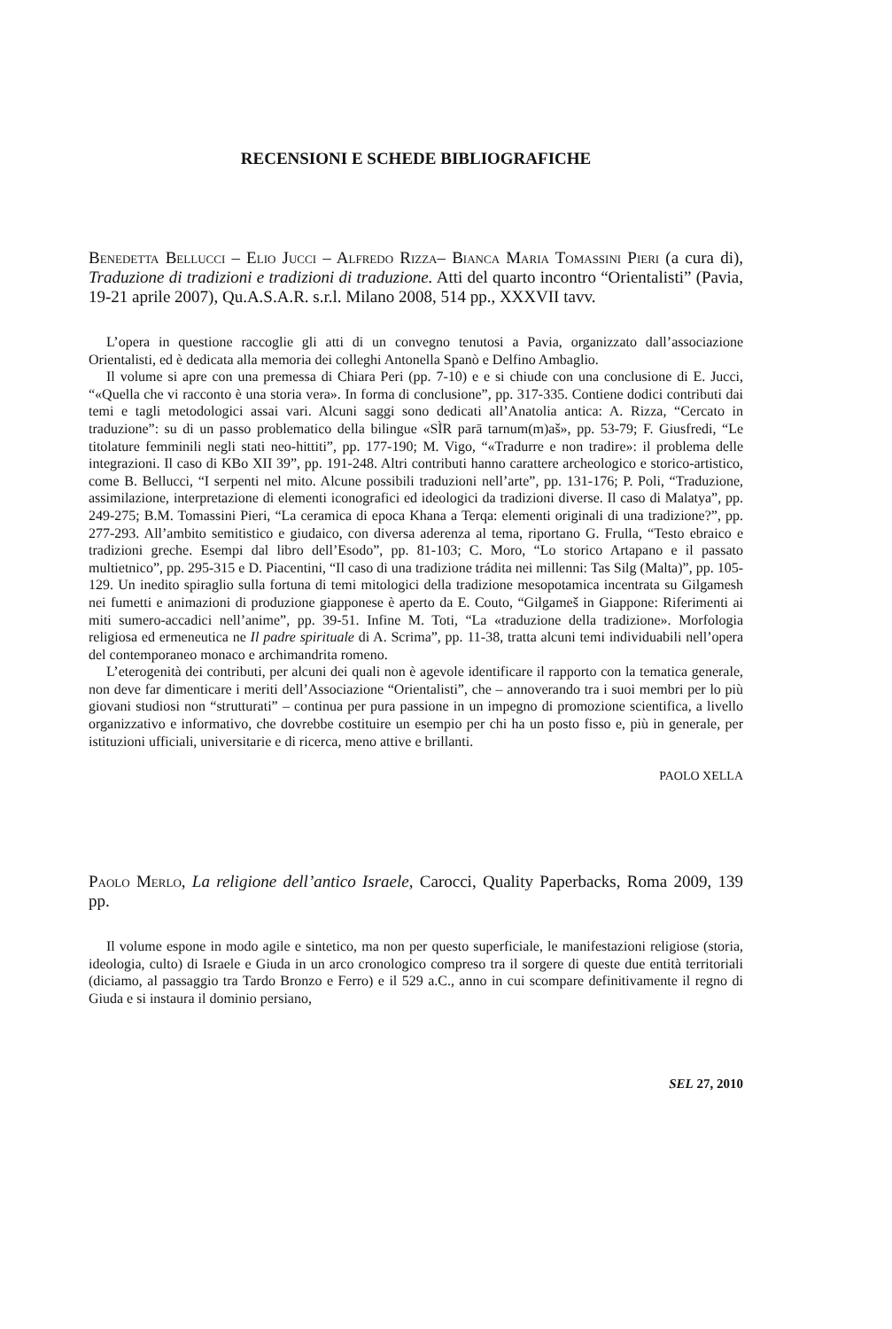RECENSIONI E SCHEDE BIBLIOGRAFICHE
Benedetta Bellucci – Elio Jucci – Alfredo Rizza– Bianca Maria Tomassini Pieri (a cura di), Traduzione di tradizioni e tradizioni di traduzione. Atti del quarto incontro “Orientalisti” (Pavia, 19-21 aprile 2007), Qu.A.S.A.R. s.r.l. Milano 2008, 514 pp., XXXVII tavv.
L’opera in questione raccoglie gli atti di un convegno tenutosi a Pavia, organizzato dall’associazione Orientalisti, ed è dedicata alla memoria dei colleghi Antonella Spanò e Delfino Ambaglio.
Il volume si apre con una premessa di Chiara Peri (pp. 7-10) e e si chiude con una conclusione di E. Jucci, “«Quella che vi racconto è una storia vera». In forma di conclusione”, pp. 317-335. Contiene dodici contributi dai temi e tagli metodologici assai vari. Alcuni saggi sono dedicati all’Anatolia antica: A. Rizza, “Cercato in traduzione”: su di un passo problematico della bilingue «SÌR parā tarnum(m)aš», pp. 53-79; F. Giusfredi, “Le titolature femminili negli stati neo-hittiti”, pp. 177-190; M. Vigo, “«Tradurre e non tradire»: il problema delle integrazioni. Il caso di KBo XII 39”, pp. 191-248. Altri contributi hanno carattere archeologico e storico-artistico, come B. Bellucci, “I serpenti nel mito. Alcune possibili traduzioni nell’arte”, pp. 131-176; P. Poli, “Traduzione, assimilazione, interpretazione di elementi iconografici ed ideologici da tradizioni diverse. Il caso di Malatya”, pp. 249-275; B.M. Tomassini Pieri, “La ceramica di epoca Khana a Terqa: elementi originali di una tradizione?”, pp. 277-293. All’ambito semitistico e giudaico, con diversa aderenza al tema, riportano G. Frulla, “Testo ebraico e tradizioni greche. Esempi dal libro dell’Esodo”, pp. 81-103; C. Moro, “Lo storico Artapano e il passato multietnico”, pp. 295-315 e D. Piacentini, “Il caso di una tradizione trádita nei millenni: Tas Silg (Malta)”, pp. 105-129. Un inedito spiraglio sulla fortuna di temi mitologici della tradizione mesopotamica incentrata su Gilgamesh nei fumetti e animazioni di produzione giapponese è aperto da E. Couto, “Gilgameš in Giappone: Riferimenti ai miti sumero-accadici nell’anime”, pp. 39-51. Infine M. Toti, “La «traduzione della tradizione». Morfologia religiosa ed ermeneutica ne Il padre spirituale di A. Scrima”, pp. 11-38, tratta alcuni temi individuabili nell’opera del contemporaneo monaco e archimandrita romeno.
L’eterogenità dei contributi, per alcuni dei quali non è agevole identificare il rapporto con la tematica generale, non deve far dimenticare i meriti dell’Associazione “Orientalisti”, che – annoverando tra i suoi membri per lo più giovani studiosi non “strutturati” – continua per pura passione in un impegno di promozione scientifica, a livello organizzativo e informativo, che dovrebbe costituire un esempio per chi ha un posto fisso e, più in generale, per istituzioni ufficiali, universitarie e di ricerca, meno attive e brillanti.
PAOLO XELLA
Paolo Merlo, La religione dell’antico Israele, Carocci, Quality Paperbacks, Roma 2009, 139 pp.
Il volume espone in modo agile e sintetico, ma non per questo superficiale, le manifestazioni religiose (storia, ideologia, culto) di Israele e Giuda in un arco cronologico compreso tra il sorgere di queste due entità territoriali (diciamo, al passaggio tra Tardo Bronzo e Ferro) e il 529 a.C., anno in cui scompare definitivamente il regno di Giuda e si instaura il dominio persiano,
SEL 27, 2010